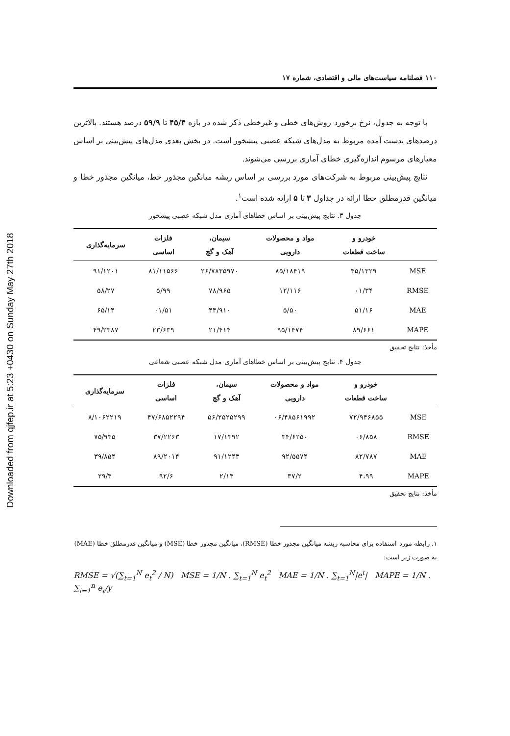Downloaded from qjfep.ir at 5:23 +0430 on Sunday May 27th 2018
۱۱۰ فصلنامه سیاست‌های مالی و اقتصادی، شماره ۱۷
با توجه به جدول، نرخ برخورد روش‌های خطی و غیرخطی ذکر شده در بازه ۴۵/۴ تا ۵۹/۹ درصد هستند. بالاترین درصدهای بدست آمده مربوط به مدل‌های شبکه عصبی پیشخور است. در بخش بعدی مدل‌های پیش‌بینی بر اساس معیارهای مرسوم اندازه‌گیری خطای آماری بررسی می‌شوند.
نتایج پیش‌بینی مربوط به شرکت‌های مورد بررسی بر اساس ریشه میانگین مجذور خط، میانگین مجذور خطا و میانگین قدرمطلق خطا ارائه در جداول ۳ تا ۵ ارائه شده است<sup>۱</sup>.
جدول ۳. نتایج پیش‌بینی بر اساس خطاهای آماری مدل شبکه عصبی پیشخور
| | خودرو و ساخت قطعات | مواد و محصولات دارویی | سیمان، آهک و گچ | فلزات اساسی | سرمایه‌گذاری |
| --- | --- | --- | --- | --- | --- |
| MSE | ۴۵/۱۳۲۹ | ۸۵/۱۸۴۱۹ | ۲۶/۷۸۳۵۹۷۰ | ۸۱/۱۱۵۶۶ | ۹۱/۱۲۰۱ |
| RMSE | ۰۱/۳۴ | ۱۲/۱۱۶ | ۷۸/۹۶۵ | ۵/۹۹ | ۵۸/۲۷ |
| MAE | ۵۱/۱۶ | ۵/۵۰ | ۴۴/۹۱۰ | ۰۱/۵۱ | ۶۵/۱۴ |
| MAPE | ۸۹/۶۶۱ | ۹۵/۱۴۷۴ | ۲۱/۴۱۴ | ۲۳/۶۳۹ | ۴۹/۲۳۸۷ |
مأخذ: نتایج تحقیق
جدول ۴. نتایج پیش‌بینی بر اساس خطاهای آماری مدل شبکه عصبی شعاعی
| | خودرو و ساخت قطعات | مواد و محصولات دارویی | سیمان، آهک و گچ | فلزات اساسی | سرمایه‌گذاری |
| --- | --- | --- | --- | --- | --- |
| MSE | ۷۲/۹۴۶۸۵۵ | ۰۶/۴۸۵۶۱۹۹۲ | ۵۶/۲۵۲۵۲۹۹ | ۴۷/۶۸۵۲۲۹۴ | ۸/۱۰۶۲۲۱۹ |
| RMSE | ۰۶/۸۵۸ | ۳۴/۶۲۵۰ | ۱۷/۱۳۹۲ | ۳۷/۲۲۶۳ | ۷۵/۹۳۵ |
| MAE | ۸۲/۷۸۷ | ۹۲/۵۵۷۴ | ۹۱/۱۲۴۳ | ۸۹/۲۰۱۴ | ۳۹/۸۵۴ |
| MAPE | ۴،۹۹ | ۳۷/۲ | ۲/۱۴ | ۹۲/۶ | ۲۹/۴ |
مأخذ: نتایج تحقیق
۱. رابطه مورد استفاده برای محاسبه ریشه میانگین مجذور خطا (RMSE)، میانگین مجذور خطا (MSE) و میانگین قدرمطلق خطا (MAE) به صورت زیر است:
RMSE = √(∑<sub>t=1</sub><sup>N</sup> e<sub>t</sub><sup>2</sup> / N) MSE = 1/N . ∑<sub>t=1</sub><sup>N</sup> e<sub>t</sub><sup>2</sup> MAE = 1/N . ∑<sub>t=1</sub><sup>N</sup>|e<sup>t</sup>| MAPE = 1/N . ∑<sub>i=1</sub><sup>n</sup> e<sub>t</sub>/y